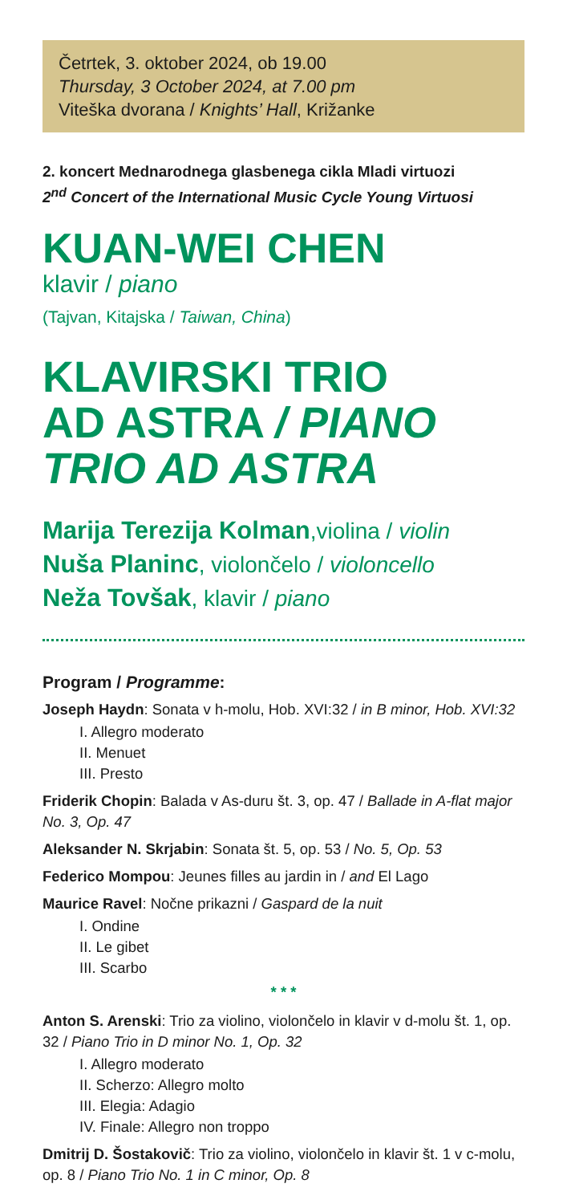Četrtek, 3. oktober 2024, ob 19.00
Thursday, 3 October 2024, at 7.00 pm
Viteška dvorana / Knights’ Hall, Križanke
2. koncert Mednarodnega glasbenega cikla Mladi virtuozi
2<sup>nd</sup> Concert of the International Music Cycle Young Virtuosi
KUAN-WEI CHEN
klavir / piano
(Tajvan, Kitajska / Taiwan, China)
KLAVIRSKI TRIO
AD ASTRA / PIANO
TRIO AD ASTRA
Marija Terezija Kolman,violina / violin
Nuša Planinc, violončelo / violoncello
Neža Tovšak, klavir / piano
Program / Programme:
Joseph Haydn: Sonata v h-molu, Hob. XVI:32 / in B minor, Hob. XVI:32
I. Allegro moderato
II. Menuet
III. Presto
Friderik Chopin: Balada v As-duru št. 3, op. 47 / Ballade in A-flat major No. 3, Op. 47
Aleksander N. Skrjabin: Sonata št. 5, op. 53 / No. 5, Op. 53
Federico Mompou: Jeunes filles au jardin in / and El Lago
Maurice Ravel: Nočne prikazni / Gaspard de la nuit
I. Ondine
II. Le gibet
III. Scarbo
* * *
Anton S. Arenski: Trio za violino, violončelo in klavir v d-molu št. 1, op. 32 / Piano Trio in D minor No. 1, Op. 32
I. Allegro moderato
II. Scherzo: Allegro molto
III. Elegia: Adagio
IV. Finale: Allegro non troppo
Dmitrij D. Šostakovič: Trio za violino, violončelo in klavir št. 1 v c-molu, op. 8 / Piano Trio No. 1 in C minor, Op. 8